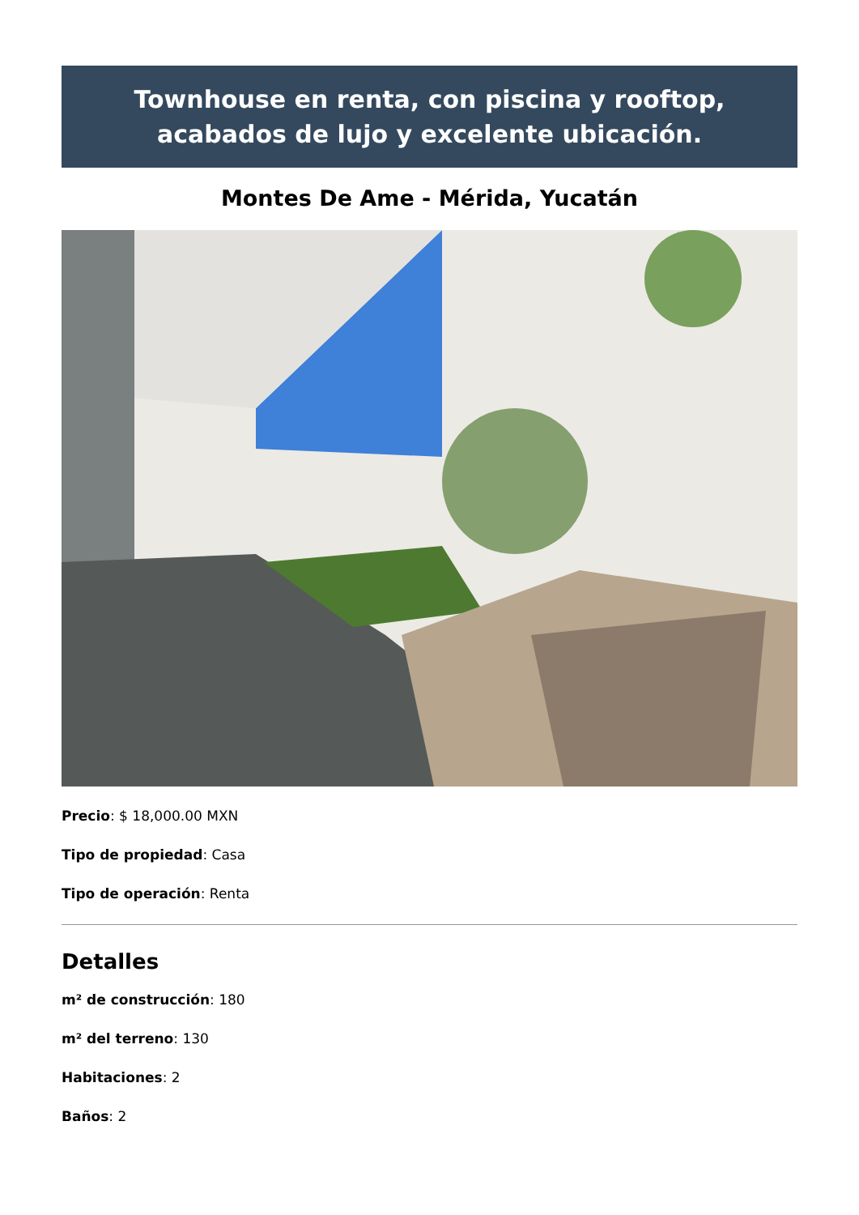Townhouse en renta, con piscina y rooftop, acabados de lujo y excelente ubicación.
Montes De Ame - Mérida, Yucatán
Precio: $ 18,000.00 MXN
Tipo de propiedad: Casa
Tipo de operación: Renta
Detalles
m² de construcción: 180
m² del terreno: 130
Habitaciones: 2
Baños: 2